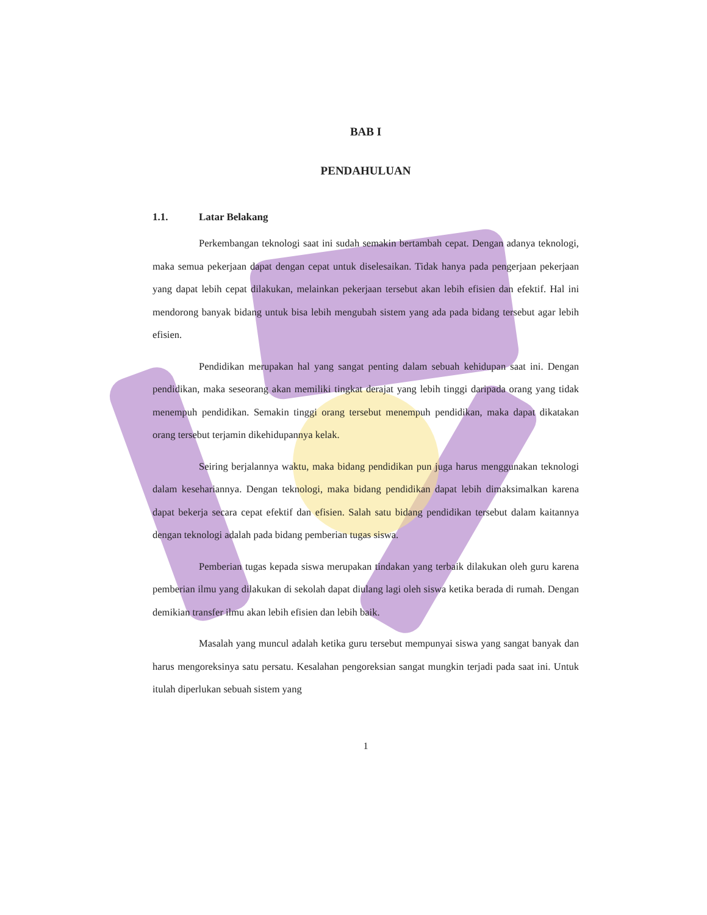BAB I
PENDAHULUAN
1.1. Latar Belakang
Perkembangan teknologi saat ini sudah semakin bertambah cepat. Dengan adanya teknologi, maka semua pekerjaan dapat dengan cepat untuk diselesaikan. Tidak hanya pada pengerjaan pekerjaan yang dapat lebih cepat dilakukan, melainkan pekerjaan tersebut akan lebih efisien dan efektif. Hal ini mendorong banyak bidang untuk bisa lebih mengubah sistem yang ada pada bidang tersebut agar lebih efisien.
Pendidikan merupakan hal yang sangat penting dalam sebuah kehidupan saat ini. Dengan pendidikan, maka seseorang akan memiliki tingkat derajat yang lebih tinggi daripada orang yang tidak menempuh pendidikan. Semakin tinggi orang tersebut menempuh pendidikan, maka dapat dikatakan orang tersebut terjamin dikehidupannya kelak.
Seiring berjalannya waktu, maka bidang pendidikan pun juga harus menggunakan teknologi dalam kesehariannya. Dengan teknologi, maka bidang pendidikan dapat lebih dimaksimalkan karena dapat bekerja secara cepat efektif dan efisien. Salah satu bidang pendidikan tersebut dalam kaitannya dengan teknologi adalah pada bidang pemberian tugas siswa.
Pemberian tugas kepada siswa merupakan tindakan yang terbaik dilakukan oleh guru karena pemberian ilmu yang dilakukan di sekolah dapat diulang lagi oleh siswa ketika berada di rumah. Dengan demikian transfer ilmu akan lebih efisien dan lebih baik.
Masalah yang muncul adalah ketika guru tersebut mempunyai siswa yang sangat banyak dan harus mengoreksinya satu persatu. Kesalahan pengoreksian sangat mungkin terjadi pada saat ini. Untuk itulah diperlukan sebuah sistem yang
1